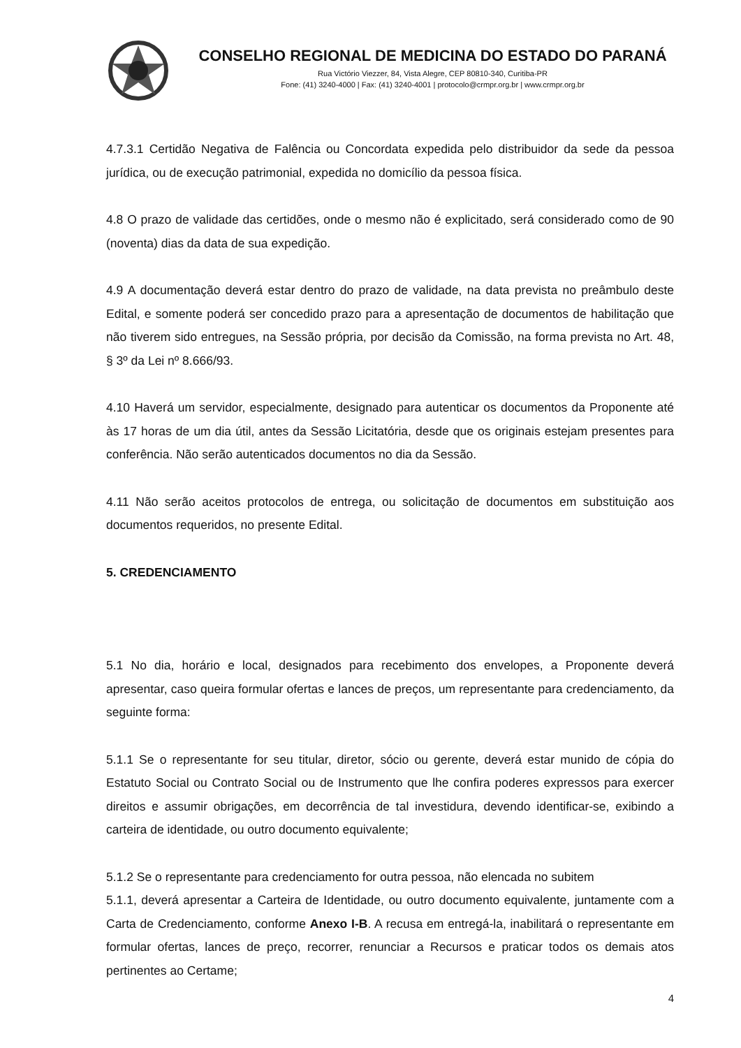CONSELHO REGIONAL DE MEDICINA DO ESTADO DO PARANÁ
Rua Victório Viezzer, 84, Vista Alegre, CEP 80810-340, Curitiba-PR
Fone: (41) 3240-4000 | Fax: (41) 3240-4001 | protocolo@crmpr.org.br | www.crmpr.org.br
4.7.3.1 Certidão Negativa de Falência ou Concordata expedida pelo distribuidor da sede da pessoa jurídica, ou de execução patrimonial, expedida no domicílio da pessoa física.
4.8 O prazo de validade das certidões, onde o mesmo não é explicitado, será considerado como de 90 (noventa) dias da data de sua expedição.
4.9 A documentação deverá estar dentro do prazo de validade, na data prevista no preâmbulo deste Edital, e somente poderá ser concedido prazo para a apresentação de documentos de habilitação que não tiverem sido entregues, na Sessão própria, por decisão da Comissão, na forma prevista no Art. 48, § 3º da Lei nº 8.666/93.
4.10 Haverá um servidor, especialmente, designado para autenticar os documentos da Proponente até às 17 horas de um dia útil, antes da Sessão Licitatória, desde que os originais estejam presentes para conferência. Não serão autenticados documentos no dia da Sessão.
4.11 Não serão aceitos protocolos de entrega, ou solicitação de documentos em substituição aos documentos requeridos, no presente Edital.
5. CREDENCIAMENTO
5.1 No dia, horário e local, designados para recebimento dos envelopes, a Proponente deverá apresentar, caso queira formular ofertas e lances de preços, um representante para credenciamento, da seguinte forma:
5.1.1 Se o representante for seu titular, diretor, sócio ou gerente, deverá estar munido de cópia do Estatuto Social ou Contrato Social ou de Instrumento que lhe confira poderes expressos para exercer direitos e assumir obrigações, em decorrência de tal investidura, devendo identificar-se, exibindo a carteira de identidade, ou outro documento equivalente;
5.1.2 Se o representante para credenciamento for outra pessoa, não elencada no subitem
5.1.1, deverá apresentar a Carteira de Identidade, ou outro documento equivalente, juntamente com a Carta de Credenciamento, conforme Anexo I-B. A recusa em entregá-la, inabilitará o representante em formular ofertas, lances de preço, recorrer, renunciar a Recursos e praticar todos os demais atos pertinentes ao Certame;
4